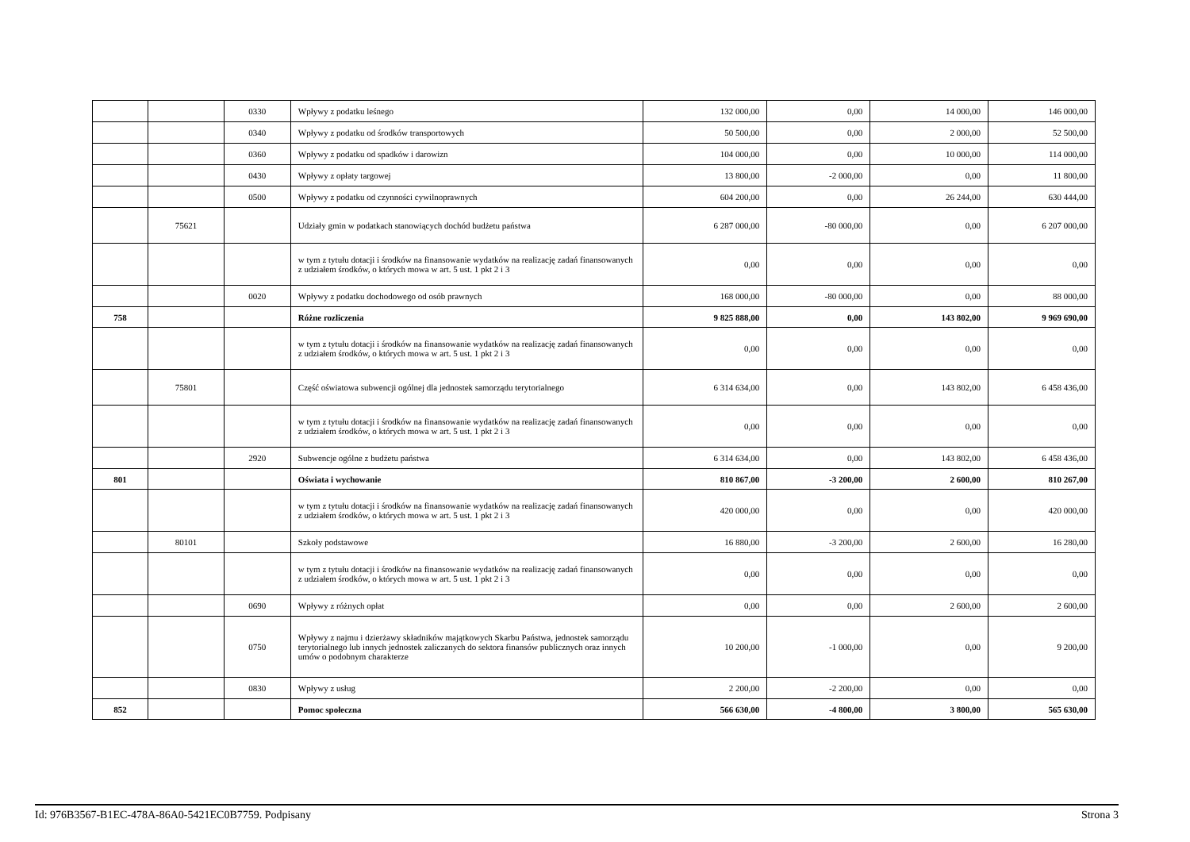| | | 0330 | Wpływy z podatku leśnego | 132 000,00 | 0,00 | 14 000,00 | 146 000,00 |
| | | 0340 | Wpływy z podatku od środków transportowych | 50 500,00 | 0,00 | 2 000,00 | 52 500,00 |
| | | 0360 | Wpływy z podatku od spadków i darowizn | 104 000,00 | 0,00 | 10 000,00 | 114 000,00 |
| | | 0430 | Wpływy z opłaty targowej | 13 800,00 | -2 000,00 | 0,00 | 11 800,00 |
| | | 0500 | Wpływy z podatku od czynności cywilnoprawnych | 604 200,00 | 0,00 | 26 244,00 | 630 444,00 |
| | 75621 | | Udziały gmin w podatkach stanowiących dochód budżetu państwa | 6 287 000,00 | -80 000,00 | 0,00 | 6 207 000,00 |
| | | | w tym z tytułu dotacji i środków na finansowanie wydatków na realizację zadań finansowanych z udziałem środków, o których mowa w art. 5 ust. 1 pkt 2 i 3 | 0,00 | 0,00 | 0,00 | 0,00 |
| | | 0020 | Wpływy z podatku dochodowego od osób prawnych | 168 000,00 | -80 000,00 | 0,00 | 88 000,00 |
| 758 | | | Różne rozliczenia | 9 825 888,00 | 0,00 | 143 802,00 | 9 969 690,00 |
| | | | w tym z tytułu dotacji i środków na finansowanie wydatków na realizację zadań finansowanych z udziałem środków, o których mowa w art. 5 ust. 1 pkt 2 i 3 | 0,00 | 0,00 | 0,00 | 0,00 |
| | 75801 | | Część oświatowa subwencji ogólnej dla jednostek samorządu terytorialnego | 6 314 634,00 | 0,00 | 143 802,00 | 6 458 436,00 |
| | | | w tym z tytułu dotacji i środków na finansowanie wydatków na realizację zadań finansowanych z udziałem środków, o których mowa w art. 5 ust. 1 pkt 2 i 3 | 0,00 | 0,00 | 0,00 | 0,00 |
| | | 2920 | Subwencje ogólne z budżetu państwa | 6 314 634,00 | 0,00 | 143 802,00 | 6 458 436,00 |
| 801 | | | Oświata i wychowanie | 810 867,00 | -3 200,00 | 2 600,00 | 810 267,00 |
| | | | w tym z tytułu dotacji i środków na finansowanie wydatków na realizację zadań finansowanych z udziałem środków, o których mowa w art. 5 ust. 1 pkt 2 i 3 | 420 000,00 | 0,00 | 0,00 | 420 000,00 |
| | 80101 | | Szkoły podstawowe | 16 880,00 | -3 200,00 | 2 600,00 | 16 280,00 |
| | | | w tym z tytułu dotacji i środków na finansowanie wydatków na realizację zadań finansowanych z udziałem środków, o których mowa w art. 5 ust. 1 pkt 2 i 3 | 0,00 | 0,00 | 0,00 | 0,00 |
| | | 0690 | Wpływy z różnych opłat | 0,00 | 0,00 | 2 600,00 | 2 600,00 |
| | | 0750 | Wpływy z najmu i dzierżawy składników majątkowych Skarbu Państwa, jednostek samorządu terytorialnego lub innych jednostek zaliczanych do sektora finansów publicznych oraz innych umów o podobnym charakterze | 10 200,00 | -1 000,00 | 0,00 | 9 200,00 |
| | | 0830 | Wpływy z usług | 2 200,00 | -2 200,00 | 0,00 | 0,00 |
| 852 | | | Pomoc społeczna | 566 630,00 | -4 800,00 | 3 800,00 | 565 630,00 |
Id: 976B3567-B1EC-478A-86A0-5421EC0B7759. Podpisany Strona 3